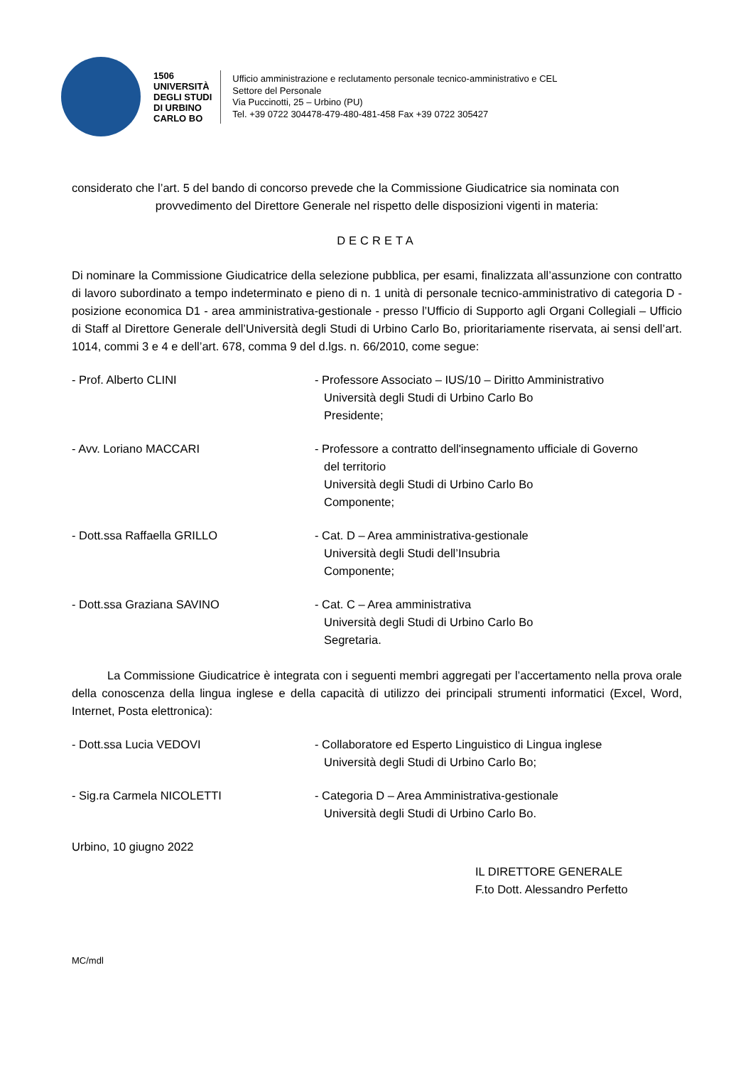1506
UNIVERSITÀ
DEGLI STUDI
DI URBINO
CARLO BO
Ufficio amministrazione e reclutamento personale tecnico-amministrativo e CEL
Settore del Personale
Via Puccinotti, 25 – Urbino (PU)
Tel. +39 0722 304478-479-480-481-458 Fax +39 0722 305427
considerato che l’art. 5 del bando di concorso prevede che la Commissione Giudicatrice sia nominata con
provvedimento del Direttore Generale nel rispetto delle disposizioni vigenti in materia:
DECRETA
Di nominare la Commissione Giudicatrice della selezione pubblica, per esami, finalizzata all’assunzione con contratto di lavoro subordinato a tempo indeterminato e pieno di n. 1 unità di personale tecnico-amministrativo di categoria D - posizione economica D1 - area amministrativa-gestionale - presso l’Ufficio di Supporto agli Organi Collegiali – Ufficio di Staff al Direttore Generale dell’Università degli Studi di Urbino Carlo Bo, prioritariamente riservata, ai sensi dell’art. 1014, commi 3 e 4 e dell’art. 678, comma 9 del d.lgs. n. 66/2010, come segue:
- Prof. Alberto CLINI - Professore Associato – IUS/10 – Diritto Amministrativo
Università degli Studi di Urbino Carlo Bo
Presidente;
- Avv. Loriano MACCARI - Professore a contratto dell'insegnamento ufficiale di Governo
del territorio
Università degli Studi di Urbino Carlo Bo
Componente;
- Dott.ssa Raffaella GRILLO - Cat. D – Area amministrativa-gestionale
Università degli Studi dell’Insubria
Componente;
- Dott.ssa Graziana SAVINO - Cat. C – Area amministrativa
Università degli Studi di Urbino Carlo Bo
Segretaria.
La Commissione Giudicatrice è integrata con i seguenti membri aggregati per l’accertamento nella prova orale della conoscenza della lingua inglese e della capacità di utilizzo dei principali strumenti informatici (Excel, Word, Internet, Posta elettronica):
- Dott.ssa Lucia VEDOVI - Collaboratore ed Esperto Linguistico di Lingua inglese
Università degli Studi di Urbino Carlo Bo;
- Sig.ra Carmela NICOLETTI - Categoria D – Area Amministrativa-gestionale
Università degli Studi di Urbino Carlo Bo.
Urbino, 10 giugno 2022
IL DIRETTORE GENERALE
F.to Dott. Alessandro Perfetto
MC/mdl